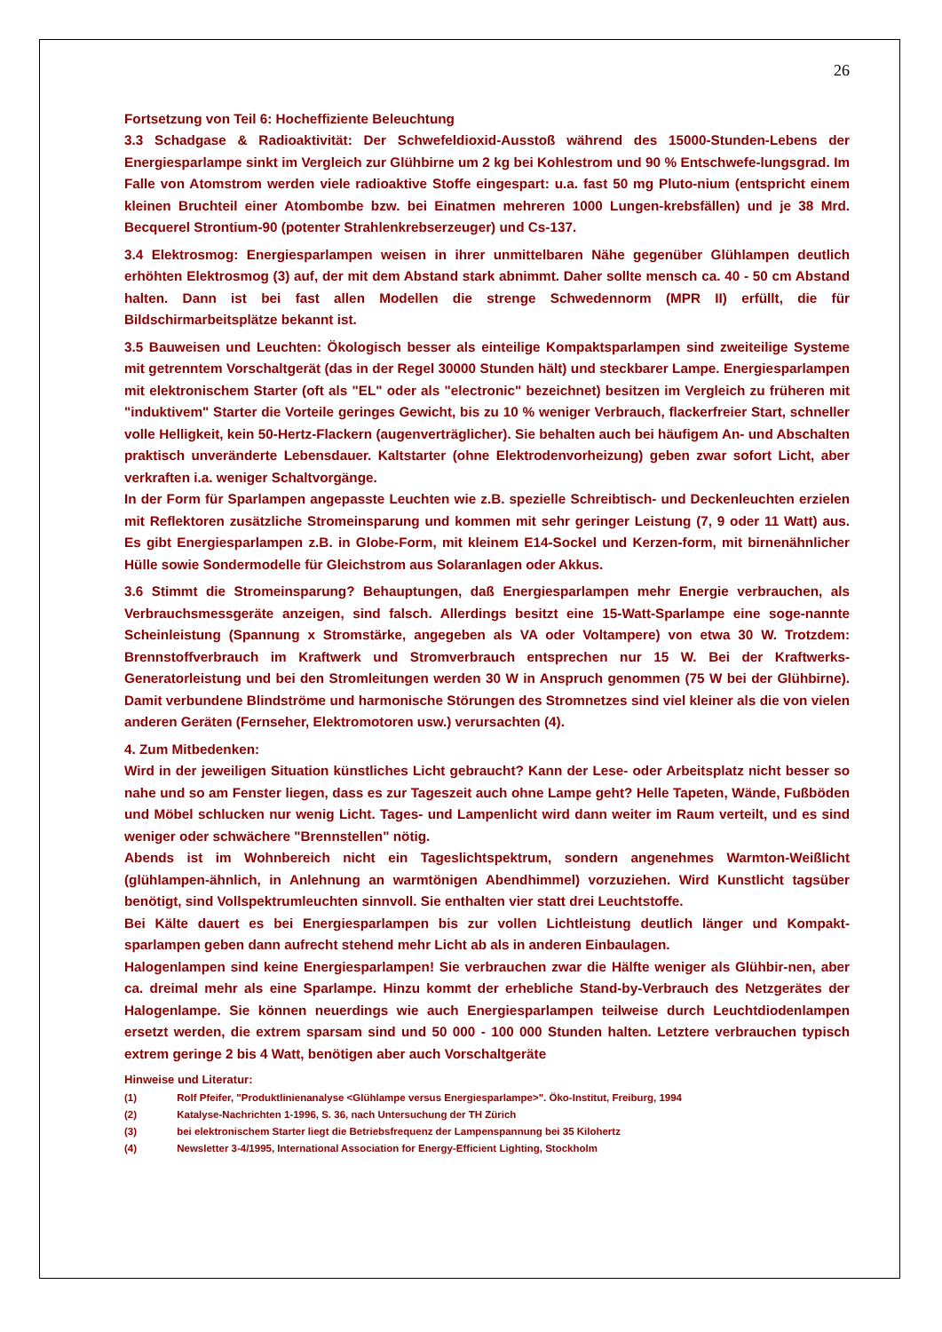26
Fortsetzung von Teil 6: Hocheffiziente Beleuchtung
3.3 Schadgase & Radioaktivität: Der Schwefeldioxid-Ausstoß während des 15000-Stunden-Lebens der Energiesparlampe sinkt im Vergleich zur Glühbirne um 2 kg bei Kohlestrom und 90 % Entschwefe-lungsgrad. Im Falle von Atomstrom werden viele radioaktive Stoffe eingespart: u.a. fast 50 mg Pluto-nium (entspricht einem kleinen Bruchteil einer Atombombe bzw. bei Einatmen mehreren 1000 Lungen-krebsfällen) und je 38 Mrd. Becquerel Strontium-90 (potenter Strahlenkrebserzeuger) und Cs-137.
3.4 Elektrosmog: Energiesparlampen weisen in ihrer unmittelbaren Nähe gegenüber Glühlampen deutlich erhöhten Elektrosmog (3) auf, der mit dem Abstand stark abnimmt. Daher sollte mensch ca. 40 - 50 cm Abstand halten. Dann ist bei fast allen Modellen die strenge Schwedennorm (MPR II) erfüllt, die für Bildschirmarbeitsplätze bekannt ist.
3.5 Bauweisen und Leuchten: Ökologisch besser als einteilige Kompaktsparlampen sind zweiteilige Systeme mit getrenntem Vorschaltgerät (das in der Regel 30000 Stunden hält) und steckbarer Lampe. Energiesparlampen mit elektronischem Starter (oft als "EL" oder als "electronic" bezeichnet) besitzen im Vergleich zu früheren mit "induktivem" Starter die Vorteile geringes Gewicht, bis zu 10 % weniger Verbrauch, flackerfreier Start, schneller volle Helligkeit, kein 50-Hertz-Flackern (augenverträglicher). Sie behalten auch bei häufigem An- und Abschalten praktisch unveränderte Lebensdauer. Kaltstarter (ohne Elektrodenvorheizung) geben zwar sofort Licht, aber verkraften i.a. weniger Schaltvorgänge.
In der Form für Sparlampen angepasste Leuchten wie z.B. spezielle Schreibtisch- und Deckenleuchten erzielen mit Reflektoren zusätzliche Stromeinsparung und kommen mit sehr geringer Leistung (7, 9 oder 11 Watt) aus. Es gibt Energiesparlampen z.B. in Globe-Form, mit kleinem E14-Sockel und Kerzen-form, mit birnenähnlicher Hülle sowie Sondermodelle für Gleichstrom aus Solaranlagen oder Akkus.
3.6 Stimmt die Stromeinsparung? Behauptungen, daß Energiesparlampen mehr Energie verbrauchen, als Verbrauchsmessgeräte anzeigen, sind falsch. Allerdings besitzt eine 15-Watt-Sparlampe eine soge-nannte Scheinleistung (Spannung x Stromstärke, angegeben als VA oder Voltampere) von etwa 30 W. Trotzdem: Brennstoffverbrauch im Kraftwerk und Stromverbrauch entsprechen nur 15 W. Bei der Kraftwerks-Generatorleistung und bei den Stromleitungen werden 30 W in Anspruch genommen (75 W bei der Glühbirne). Damit verbundene Blindströme und harmonische Störungen des Stromnetzes sind viel kleiner als die von vielen anderen Geräten (Fernseher, Elektromotoren usw.) verursachten (4).
4. Zum Mitbedenken:
Wird in der jeweiligen Situation künstliches Licht gebraucht? Kann der Lese- oder Arbeitsplatz nicht besser so nahe und so am Fenster liegen, dass es zur Tageszeit auch ohne Lampe geht? Helle Tapeten, Wände, Fußböden und Möbel schlucken nur wenig Licht. Tages- und Lampenlicht wird dann weiter im Raum verteilt, und es sind weniger oder schwächere "Brennstellen" nötig.
Abends ist im Wohnbereich nicht ein Tageslichtspektrum, sondern angenehmes Warmton-Weißlicht (glühlampen-ähnlich, in Anlehnung an warmtönigen Abendhimmel) vorzuziehen. Wird Kunstlicht tagsüber benötigt, sind Vollspektrumleuchten sinnvoll. Sie enthalten vier statt drei Leuchtstoffe.
Bei Kälte dauert es bei Energiesparlampen bis zur vollen Lichtleistung deutlich länger und Kompakt-sparlampen geben dann aufrecht stehend mehr Licht ab als in anderen Einbaulagen.
Halogenlampen sind keine Energiesparlampen! Sie verbrauchen zwar die Hälfte weniger als Glühbir-nen, aber ca. dreimal mehr als eine Sparlampe. Hinzu kommt der erhebliche Stand-by-Verbrauch des Netzgerätes der Halogenlampe. Sie können neuerdings wie auch Energiesparlampen teilweise durch Leuchtdiodenlampen ersetzt werden, die extrem sparsam sind und 50 000 - 100 000 Stunden halten. Letztere verbrauchen typisch extrem geringe 2 bis 4 Watt, benötigen aber auch Vorschaltgeräte
Hinweise und Literatur:
(1) Rolf Pfeifer, "Produktlinienanalyse <Glühlampe versus Energiesparlampe>". Öko-Institut, Freiburg, 1994
(2) Katalyse-Nachrichten 1-1996, S. 36, nach Untersuchung der TH Zürich
(3) bei elektronischem Starter liegt die Betriebsfrequenz der Lampenspannung bei 35 Kilohertz
(4) Newsletter 3-4/1995, International Association for Energy-Efficient Lighting, Stockholm